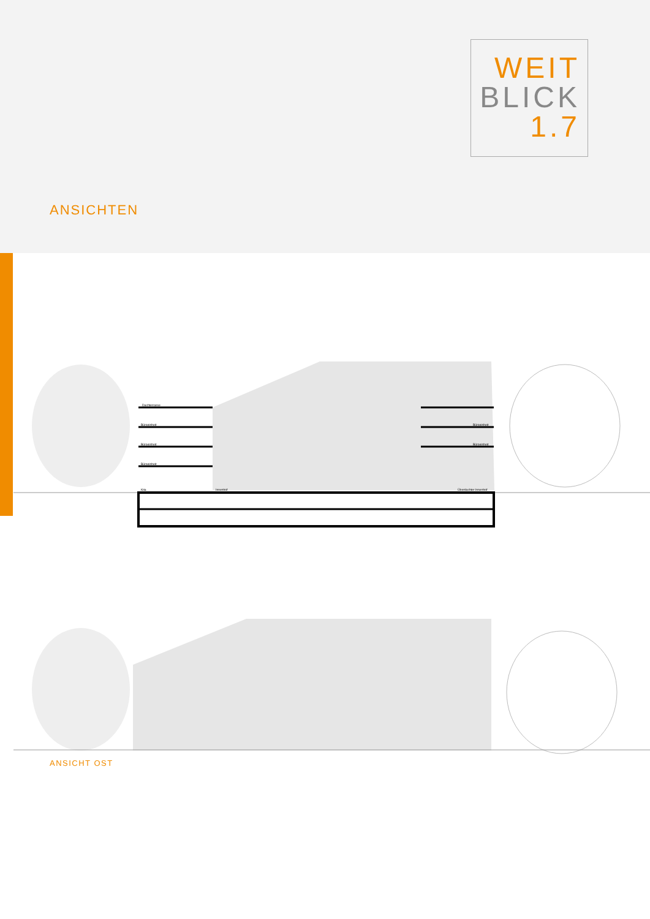WEIT
BLICK
1.7
ANSICHTEN
Dachterrasse
Büroeinheit
Büroeinheit
Büroeinheit
Kita
Innenhof
Büroeinheit
Büroeinheit
Überdachter Innenhof
ANSICHT OST